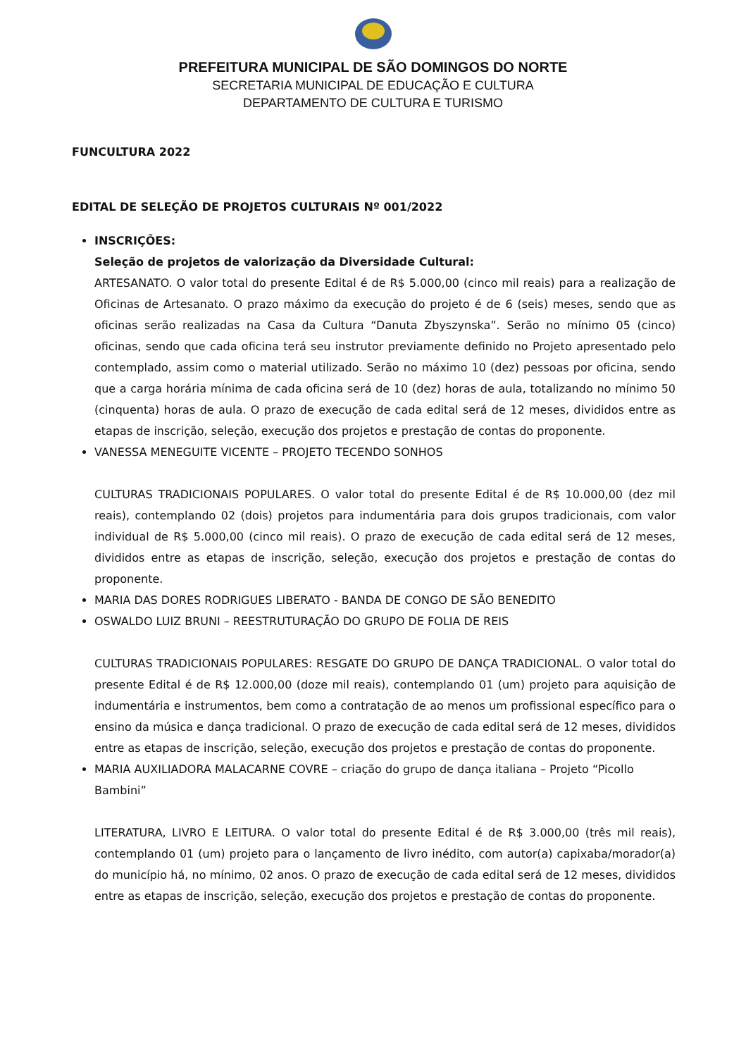PREFEITURA MUNICIPAL DE SÃO DOMINGOS DO NORTE
SECRETARIA MUNICIPAL DE EDUCAÇÃO E CULTURA
DEPARTAMENTO DE CULTURA E TURISMO
FUNCULTURA 2022
EDITAL DE SELEÇÃO DE PROJETOS CULTURAIS Nº 001/2022
INSCRIÇÕES:
Seleção de projetos de valorização da Diversidade Cultural:
ARTESANATO. O valor total do presente Edital é de R$ 5.000,00 (cinco mil reais) para a realização de Oficinas de Artesanato. O prazo máximo da execução do projeto é de 6 (seis) meses, sendo que as oficinas serão realizadas na Casa da Cultura “Danuta Zbyszynska”. Serão no mínimo 05 (cinco) oficinas, sendo que cada oficina terá seu instrutor previamente definido no Projeto apresentado pelo contemplado, assim como o material utilizado. Serão no máximo 10 (dez) pessoas por oficina, sendo que a carga horária mínima de cada oficina será de 10 (dez) horas de aula, totalizando no mínimo 50 (cinquenta) horas de aula. O prazo de execução de cada edital será de 12 meses, divididos entre as etapas de inscrição, seleção, execução dos projetos e prestação de contas do proponente.
VANESSA MENEGUITE VICENTE – PROJETO TECENDO SONHOS
CULTURAS TRADICIONAIS POPULARES. O valor total do presente Edital é de R$ 10.000,00 (dez mil reais), contemplando 02 (dois) projetos para indumentária para dois grupos tradicionais, com valor individual de R$ 5.000,00 (cinco mil reais). O prazo de execução de cada edital será de 12 meses, divididos entre as etapas de inscrição, seleção, execução dos projetos e prestação de contas do proponente.
MARIA DAS DORES RODRIGUES LIBERATO - BANDA DE CONGO DE SÃO BENEDITO
OSWALDO LUIZ BRUNI – REESTRUTURAÇÃO DO GRUPO DE FOLIA DE REIS
CULTURAS TRADICIONAIS POPULARES: RESGATE DO GRUPO DE DANÇA TRADICIONAL. O valor total do presente Edital é de R$ 12.000,00 (doze mil reais), contemplando 01 (um) projeto para aquisição de indumentária e instrumentos, bem como a contratação de ao menos um profissional específico para o ensino da música e dança tradicional. O prazo de execução de cada edital será de 12 meses, divididos entre as etapas de inscrição, seleção, execução dos projetos e prestação de contas do proponente.
MARIA AUXILIADORA MALACARNE COVRE – criação do grupo de dança italiana – Projeto “Picollo Bambini”
LITERATURA, LIVRO E LEITURA. O valor total do presente Edital é de R$ 3.000,00 (três mil reais), contemplando 01 (um) projeto para o lançamento de livro inédito, com autor(a) capixaba/morador(a) do município há, no mínimo, 02 anos. O prazo de execução de cada edital será de 12 meses, divididos entre as etapas de inscrição, seleção, execução dos projetos e prestação de contas do proponente.